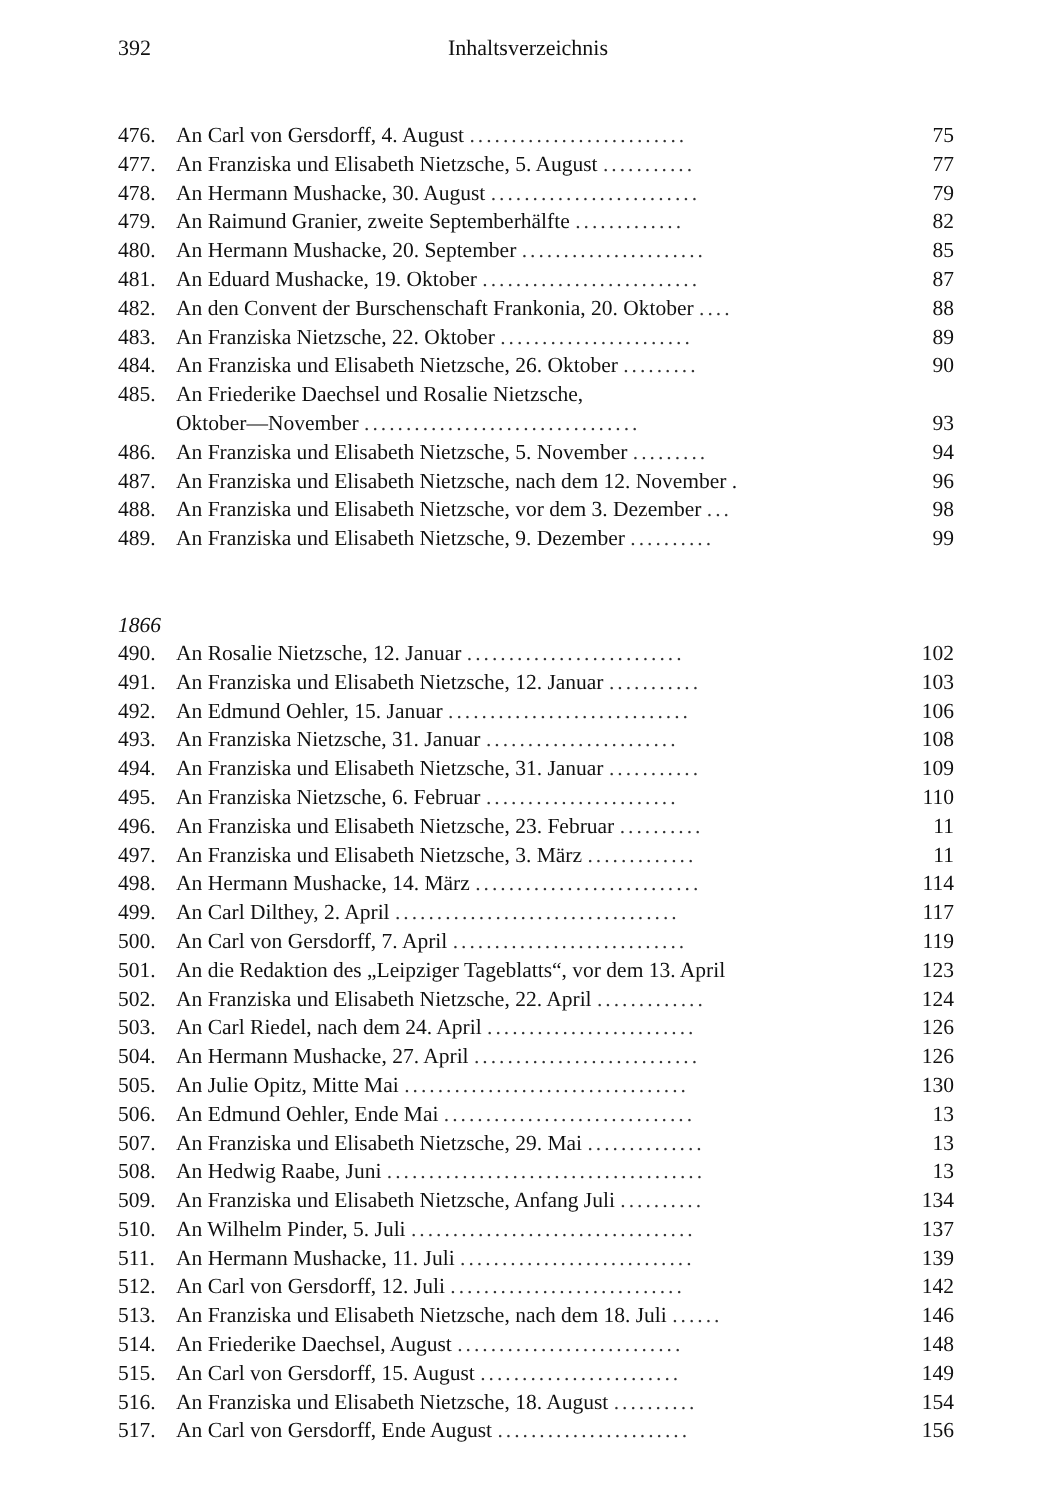392 Inhaltsverzeichnis
| 476. | An Carl von Gersdorff, 4. August .......................... | 75 |
| 477. | An Franziska und Elisabeth Nietzsche, 5. August ........... | 77 |
| 478. | An Hermann Mushacke, 30. August ......................... | 79 |
| 479. | An Raimund Granier, zweite Septemberhälfte ............. | 82 |
| 480. | An Hermann Mushacke, 20. September ...................... | 85 |
| 481. | An Eduard Mushacke, 19. Oktober .......................... | 87 |
| 482. | An den Convent der Burschenschaft Frankonia, 20. Oktober .... | 88 |
| 483. | An Franziska Nietzsche, 22. Oktober ....................... | 89 |
| 484. | An Franziska und Elisabeth Nietzsche, 26. Oktober ......... | 90 |
| 485. | An Friederike Daechsel und Rosalie Nietzsche, | |
| | Oktober—November ................................. | 93 |
| 486. | An Franziska und Elisabeth Nietzsche, 5. November ......... | 94 |
| 487. | An Franziska und Elisabeth Nietzsche, nach dem 12. November . | 96 |
| 488. | An Franziska und Elisabeth Nietzsche, vor dem 3. Dezember ... | 98 |
| 489. | An Franziska und Elisabeth Nietzsche, 9. Dezember .......... | 99 |
| 1866 | | |
| 490. | An Rosalie Nietzsche, 12. Januar .......................... | 102 |
| 491. | An Franziska und Elisabeth Nietzsche, 12. Januar ........... | 103 |
| 492. | An Edmund Oehler, 15. Januar ............................. | 106 |
| 493. | An Franziska Nietzsche, 31. Januar ....................... | 108 |
| 494. | An Franziska und Elisabeth Nietzsche, 31. Januar ........... | 109 |
| 495. | An Franziska Nietzsche, 6. Februar ....................... | 110 |
| 496. | An Franziska und Elisabeth Nietzsche, 23. Februar .......... | 11 |
| 497. | An Franziska und Elisabeth Nietzsche, 3. März ............. | 11 |
| 498. | An Hermann Mushacke, 14. März ........................... | 114 |
| 499. | An Carl Dilthey, 2. April .................................. | 117 |
| 500. | An Carl von Gersdorff, 7. April ............................ | 119 |
| 501. | An die Redaktion des „Leipziger Tageblatts“, vor dem 13. April | 123 |
| 502. | An Franziska und Elisabeth Nietzsche, 22. April ............. | 124 |
| 503. | An Carl Riedel, nach dem 24. April ......................... | 126 |
| 504. | An Hermann Mushacke, 27. April ........................... | 126 |
| 505. | An Julie Opitz, Mitte Mai .................................. | 130 |
| 506. | An Edmund Oehler, Ende Mai .............................. | 13 |
| 507. | An Franziska und Elisabeth Nietzsche, 29. Mai .............. | 13 |
| 508. | An Hedwig Raabe, Juni ...................................... | 13 |
| 509. | An Franziska und Elisabeth Nietzsche, Anfang Juli .......... | 134 |
| 510. | An Wilhelm Pinder, 5. Juli .................................. | 137 |
| 511. | An Hermann Mushacke, 11. Juli ............................ | 139 |
| 512. | An Carl von Gersdorff, 12. Juli ............................ | 142 |
| 513. | An Franziska und Elisabeth Nietzsche, nach dem 18. Juli ...... | 146 |
| 514. | An Friederike Daechsel, August ........................... | 148 |
| 515. | An Carl von Gersdorff, 15. August ........................ | 149 |
| 516. | An Franziska und Elisabeth Nietzsche, 18. August .......... | 154 |
| 517. | An Carl von Gersdorff, Ende August ....................... | 156 |